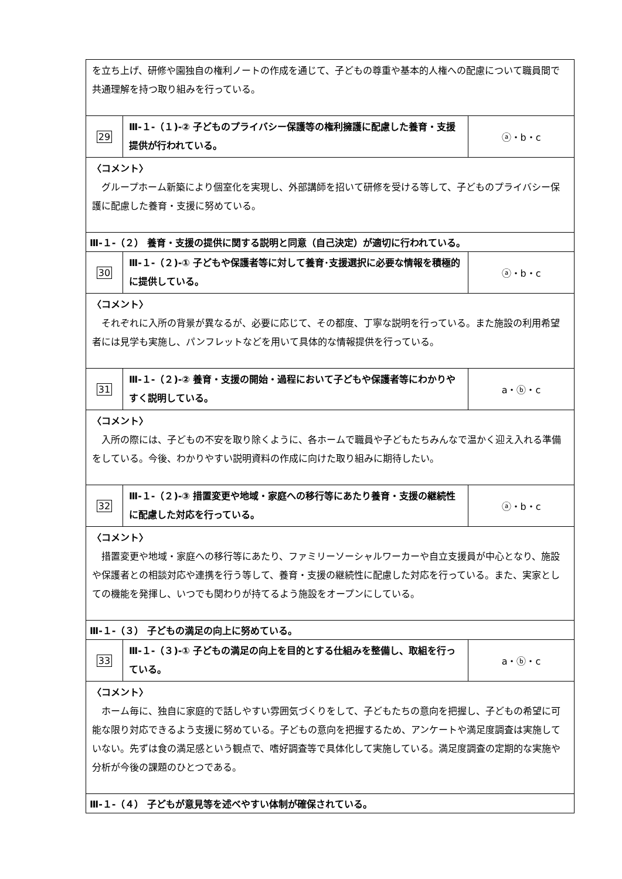| を立ち上げ、研修や園独自の権利ノートの作成を通じて、子どもの尊重や基本的人権への配慮について職員間で共通理解を持つ取り組みを行っている。 | | |
| 29 | Ⅲ-１-（１)-② 子どものプライバシー保護等の権利擁護に配慮した養育・支援提供が行われている。 | ⓐ・b・c |
| 〈コメント〉 グループホーム新築により個室化を実現し、外部講師を招いて研修を受ける等して、子どものプライバシー保護に配慮した養育・支援に努めている。 | | |
| Ⅲ-１-（２） 養育・支援の提供に関する説明と同意（自己決定）が適切に行われている。 | | |
| 30 | Ⅲ-１-（２)-① 子どもや保護者等に対して養育･支援選択に必要な情報を積極的に提供している。 | ⓐ・b・c |
| 〈コメント〉 それぞれに入所の背景が異なるが、必要に応じて、その都度、丁寧な説明を行っている。また施設の利用希望者には見学も実施し、パンフレットなどを用いて具体的な情報提供を行っている。 | | |
| 31 | Ⅲ-１-（２)-② 養育・支援の開始・過程において子どもや保護者等にわかりやすく説明している。 | a・ⓑ・c |
| 〈コメント〉 入所の際には、子どもの不安を取り除くように、各ホームで職員や子どもたちみんなで温かく迎え入れる準備をしている。今後、わかりやすい説明資料の作成に向けた取り組みに期待したい。 | | |
| 32 | Ⅲ-１-（２)-③ 措置変更や地域・家庭への移行等にあたり養育・支援の継続性に配慮した対応を行っている。 | ⓐ・b・c |
| 〈コメント〉 措置変更や地域・家庭への移行等にあたり、ファミリーソーシャルワーカーや自立支援員が中心となり、施設や保護者との相談対応や連携を行う等して、養育・支援の継続性に配慮した対応を行っている。また、実家としての機能を発揮し、いつでも関わりが持てるよう施設をオープンにしている。 | | |
| Ⅲ-１-（３） 子どもの満足の向上に努めている。 | | |
| 33 | Ⅲ-１-（３)-① 子どもの満足の向上を目的とする仕組みを整備し、取組を行っている。 | a・ⓑ・c |
| 〈コメント〉 ホーム毎に、独自に家庭的で話しやすい雰囲気づくりをして、子どもたちの意向を把握し、子どもの希望に可能な限り対応できるよう支援に努めている。子どもの意向を把握するため、アンケートや満足度調査は実施していない。先ずは食の満足感という観点で、嗜好調査等で具体化して実施している。満足度調査の定期的な実施や分析が今後の課題のひとつである。 | | |
| Ⅲ-１-（４） 子どもが意見等を述べやすい体制が確保されている。 | | |